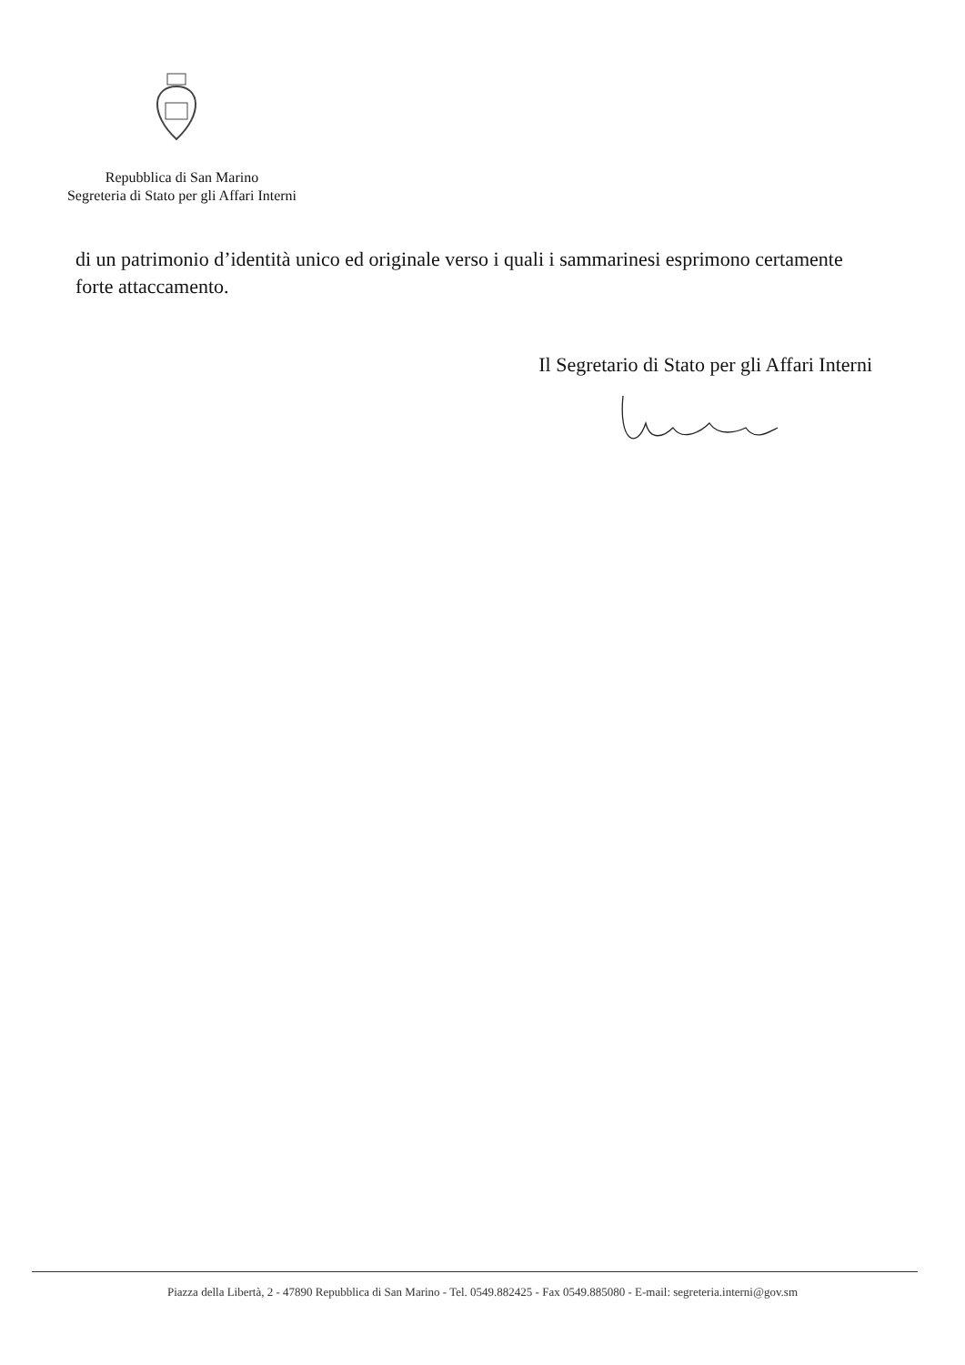Repubblica di San Marino
Segreteria di Stato per gli Affari Interni
di un patrimonio d’identità unico ed originale verso i quali i sammarinesi esprimono certamente forte attaccamento.
Il Segretario di Stato per gli Affari Interni
Piazza della Libertà, 2 - 47890 Repubblica di San Marino - Tel. 0549.882425 - Fax 0549.885080 - E-mail: segreteria.interni@gov.sm